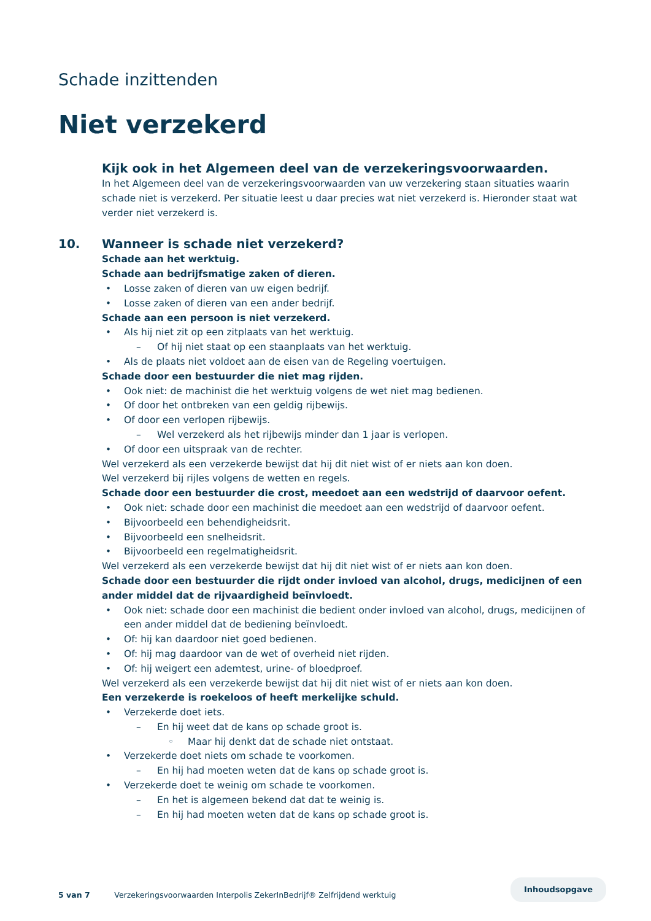Schade inzittenden
Niet verzekerd
Kijk ook in het Algemeen deel van de verzekeringsvoorwaarden.
In het Algemeen deel van de verzekeringsvoorwaarden van uw verzekering staan situaties waarin schade niet is verzekerd. Per situatie leest u daar precies wat niet verzekerd is. Hieronder staat wat verder niet verzekerd is.
10. Wanneer is schade niet verzekerd?
Schade aan het werktuig.
Schade aan bedrijfsmatige zaken of dieren.
Losse zaken of dieren van uw eigen bedrijf.
Losse zaken of dieren van een ander bedrijf.
Schade aan een persoon is niet verzekerd.
Als hij niet zit op een zitplaats van het werktuig.
Of hij niet staat op een staanplaats van het werktuig.
Als de plaats niet voldoet aan de eisen van de Regeling voertuigen.
Schade door een bestuurder die niet mag rijden.
Ook niet: de machinist die het werktuig volgens de wet niet mag bedienen.
Of door het ontbreken van een geldig rijbewijs.
Of door een verlopen rijbewijs.
Wel verzekerd als het rijbewijs minder dan 1 jaar is verlopen.
Of door een uitspraak van de rechter.
Wel verzekerd als een verzekerde bewijst dat hij dit niet wist of er niets aan kon doen.
Wel verzekerd bij rijles volgens de wetten en regels.
Schade door een bestuurder die crost, meedoet aan een wedstrijd of daarvoor oefent.
Ook niet: schade door een machinist die meedoet aan een wedstrijd of daarvoor oefent.
Bijvoorbeeld een behendigheidsrit.
Bijvoorbeeld een snelheidsrit.
Bijvoorbeeld een regelmatigheidsrit.
Wel verzekerd als een verzekerde bewijst dat hij dit niet wist of er niets aan kon doen.
Schade door een bestuurder die rijdt onder invloed van alcohol, drugs, medicijnen of een ander middel dat de rijvaardigheid beïnvloedt.
Ook niet: schade door een machinist die bedient onder invloed van alcohol, drugs, medicijnen of een ander middel dat de bediening beïnvloedt.
Of: hij kan daardoor niet goed bedienen.
Of: hij mag daardoor van de wet of overheid niet rijden.
Of: hij weigert een ademtest, urine- of bloedproef.
Wel verzekerd als een verzekerde bewijst dat hij dit niet wist of er niets aan kon doen.
Een verzekerde is roekeloos of heeft merkelijke schuld.
Verzekerde doet iets.
En hij weet dat de kans op schade groot is.
Maar hij denkt dat de schade niet ontstaat.
Verzekerde doet niets om schade te voorkomen.
En hij had moeten weten dat de kans op schade groot is.
Verzekerde doet te weinig om schade te voorkomen.
En het is algemeen bekend dat dat te weinig is.
En hij had moeten weten dat de kans op schade groot is.
5 van 7 Verzekeringsvoorwaarden Interpolis ZekerInBedrijf® Zelfrijdend werktuig
Inhoudsopgave